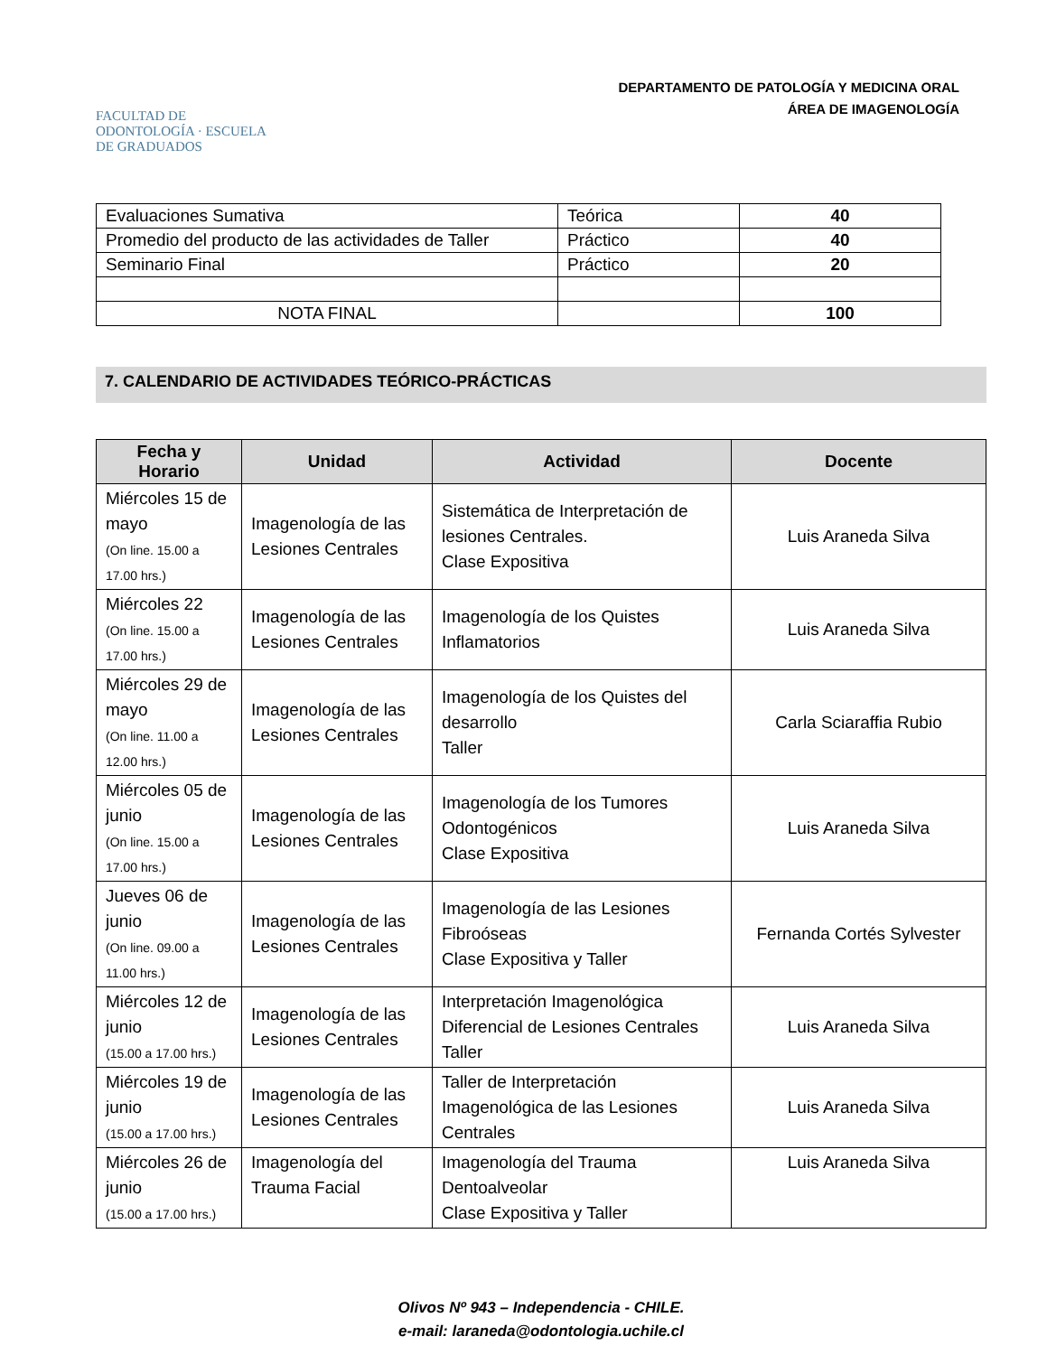FACULTAD DE ODONTOLOGÍA · ESCUELA DE GRADUADOS
DEPARTAMENTO DE PATOLOGÍA Y MEDICINA ORAL
ÁREA DE IMAGENOLOGÍA
| Evaluaciones Sumativa | Teórica | 40 |
| Promedio del producto de las actividades de Taller | Práctico | 40 |
| Seminario Final | Práctico | 20 |
| NOTA FINAL | | 100 |
7. CALENDARIO DE ACTIVIDADES TEÓRICO-PRÁCTICAS
| Fecha y Horario | Unidad | Actividad | Docente |
| --- | --- | --- | --- |
| Miércoles 15 de mayo (On line. 15.00 a 17.00 hrs.) | Imagenología de las Lesiones Centrales | Sistemática de Interpretación de lesiones Centrales. Clase Expositiva | Luis Araneda Silva |
| Miércoles 22 (On line. 15.00 a 17.00 hrs.) | Imagenología de las Lesiones Centrales | Imagenología de los Quistes Inflamatorios | Luis Araneda Silva |
| Miércoles 29 de mayo (On line. 11.00 a 12.00 hrs.) | Imagenología de las Lesiones Centrales | Imagenología de los Quistes del desarrollo Taller | Carla Sciaraffia Rubio |
| Miércoles 05 de junio (On line. 15.00 a 17.00 hrs.) | Imagenología de las Lesiones Centrales | Imagenología de los Tumores Odontogénicos Clase Expositiva | Luis Araneda Silva |
| Jueves 06 de junio (On line. 09.00 a 11.00 hrs.) | Imagenología de las Lesiones Centrales | Imagenología de las Lesiones Fibroóseas Clase Expositiva y Taller | Fernanda Cortés Sylvester |
| Miércoles 12 de junio (15.00 a 17.00 hrs.) | Imagenología de las Lesiones Centrales | Interpretación Imagenológica Diferencial de Lesiones Centrales Taller | Luis Araneda Silva |
| Miércoles 19 de junio (15.00 a 17.00 hrs.) | Imagenología de las Lesiones Centrales | Taller de Interpretación Imagenológica de las Lesiones Centrales | Luis Araneda Silva |
| Miércoles 26 de junio (15.00 a 17.00 hrs.) | Imagenología del Trauma Facial | Imagenología del Trauma Dentoalveolar Clase Expositiva y Taller | Luis Araneda Silva |
Olivos Nº 943 – Independencia - CHILE.
e-mail: laraneda@odontologia.uchile.cl